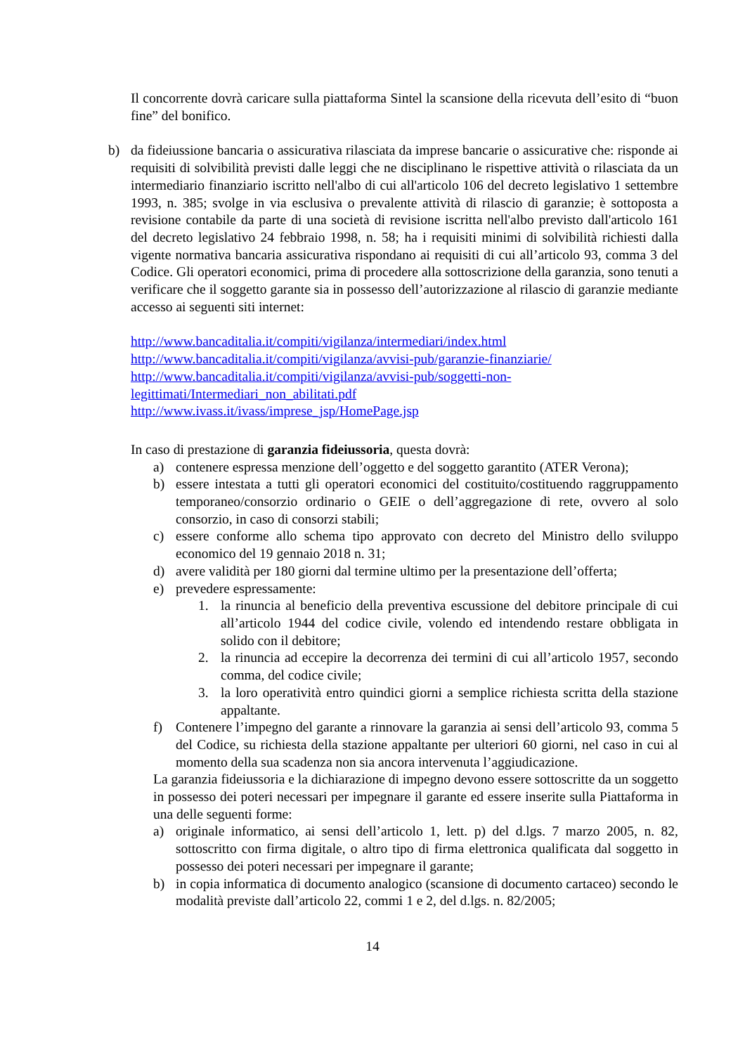Il concorrente dovrà caricare sulla piattaforma Sintel la scansione della ricevuta dell’esito di “buon fine” del bonifico.
b) da fideiussione bancaria o assicurativa rilasciata da imprese bancarie o assicurative che: risponde ai requisiti di solvibilità previsti dalle leggi che ne disciplinano le rispettive attività o rilasciata da un intermediario finanziario iscritto nell'albo di cui all'articolo 106 del decreto legislativo 1 settembre 1993, n. 385; svolge in via esclusiva o prevalente attività di rilascio di garanzie; è sottoposta a revisione contabile da parte di una società di revisione iscritta nell'albo previsto dall'articolo 161 del decreto legislativo 24 febbraio 1998, n. 58; ha i requisiti minimi di solvibilità richiesti dalla vigente normativa bancaria assicurativa rispondano ai requisiti di cui all’articolo 93, comma 3 del Codice. Gli operatori economici, prima di procedere alla sottoscrizione della garanzia, sono tenuti a verificare che il soggetto garante sia in possesso dell’autorizzazione al rilascio di garanzie mediante accesso ai seguenti siti internet:
http://www.bancaditalia.it/compiti/vigilanza/intermediari/index.html
http://www.bancaditalia.it/compiti/vigilanza/avvisi-pub/garanzie-finanziarie/
http://www.bancaditalia.it/compiti/vigilanza/avvisi-pub/soggetti-non-legittimati/Intermediari_non_abilitati.pdf
http://www.ivass.it/ivass/imprese_jsp/HomePage.jsp
In caso di prestazione di garanzia fideiussoria, questa dovrà:
a) contenere espressa menzione dell’oggetto e del soggetto garantito (ATER Verona);
b) essere intestata a tutti gli operatori economici del costituito/costituendo raggruppamento temporaneo/consorzio ordinario o GEIE o dell’aggregazione di rete, ovvero al solo consorzio, in caso di consorzi stabili;
c) essere conforme allo schema tipo approvato con decreto del Ministro dello sviluppo economico del 19 gennaio 2018 n. 31;
d) avere validità per 180 giorni dal termine ultimo per la presentazione dell’offerta;
e) prevedere espressamente:
1. la rinuncia al beneficio della preventiva escussione del debitore principale di cui all’articolo 1944 del codice civile, volendo ed intendendo restare obbligata in solido con il debitore;
2. la rinuncia ad eccepire la decorrenza dei termini di cui all’articolo 1957, secondo comma, del codice civile;
3. la loro operatività entro quindici giorni a semplice richiesta scritta della stazione appaltante.
f) Contenere l’impegno del garante a rinnovare la garanzia ai sensi dell’articolo 93, comma 5 del Codice, su richiesta della stazione appaltante per ulteriori 60 giorni, nel caso in cui al momento della sua scadenza non sia ancora intervenuta l’aggiudicazione.
La garanzia fideiussoria e la dichiarazione di impegno devono essere sottoscritte da un soggetto in possesso dei poteri necessari per impegnare il garante ed essere inserite sulla Piattaforma in una delle seguenti forme:
a) originale informatico, ai sensi dell’articolo 1, lett. p) del d.lgs. 7 marzo 2005, n. 82, sottoscritto con firma digitale, o altro tipo di firma elettronica qualificata dal soggetto in possesso dei poteri necessari per impegnare il garante;
b) in copia informatica di documento analogico (scansione di documento cartaceo) secondo le modalità previste dall’articolo 22, commi 1 e 2, del d.lgs. n. 82/2005;
14